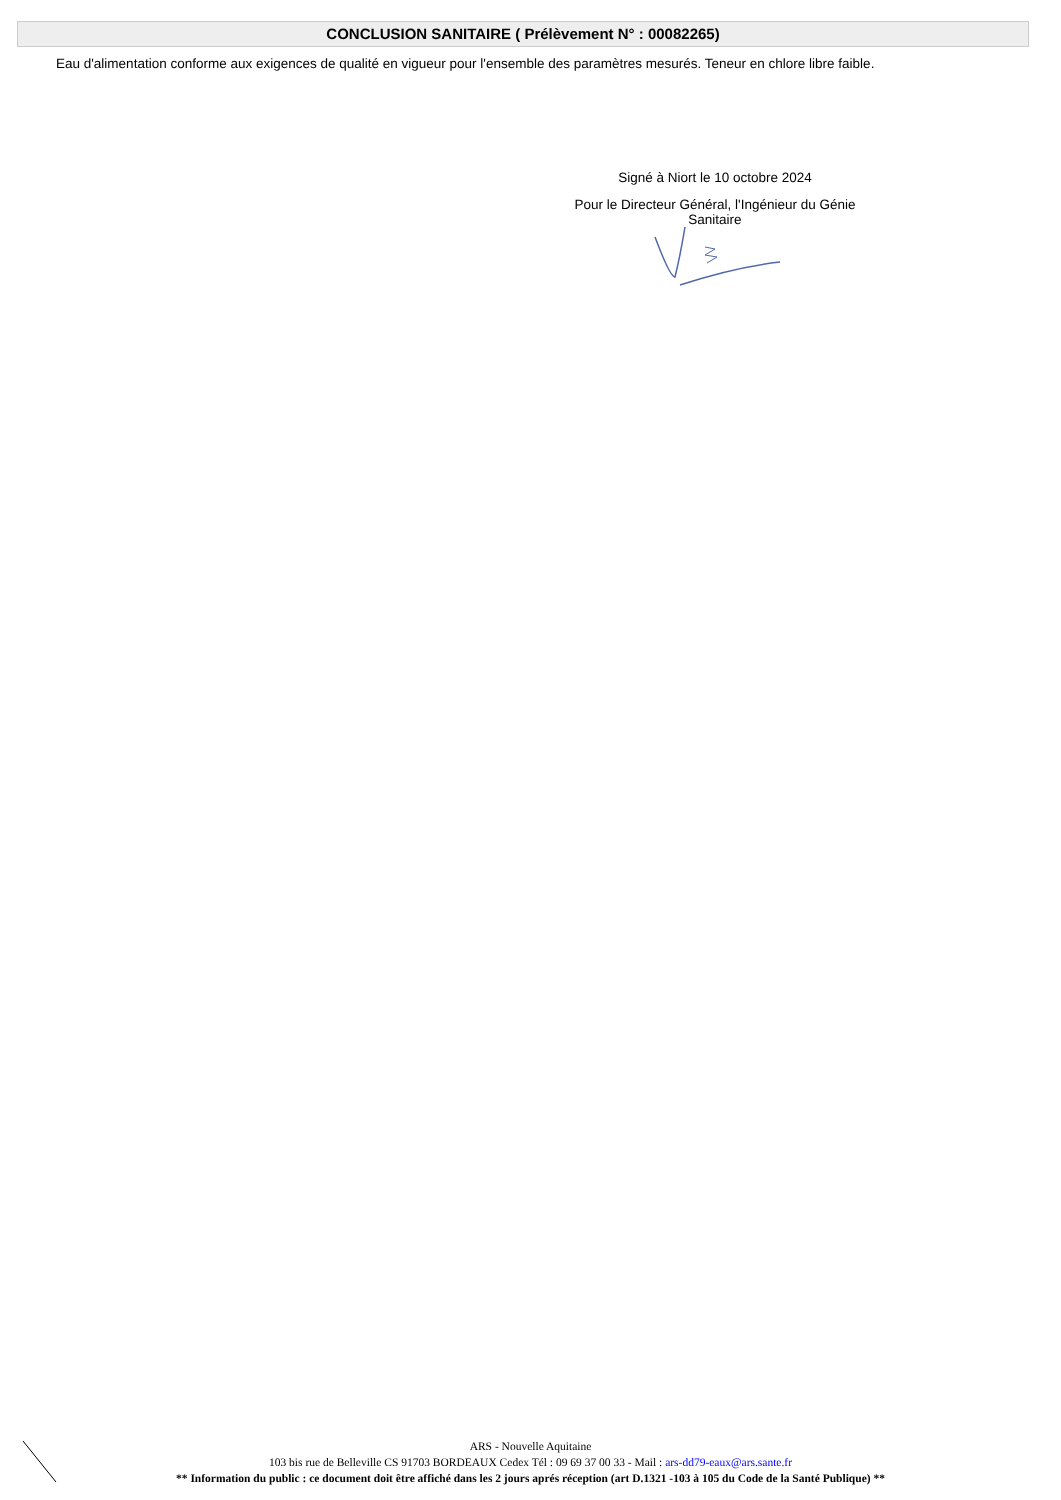CONCLUSION SANITAIRE ( Prélèvement N° : 00082265)
Eau d'alimentation conforme aux exigences de qualité en vigueur pour l'ensemble des paramètres mesurés. Teneur en chlore libre faible.
Signé à Niort le 10 octobre 2024
Pour le Directeur Général, l'Ingénieur du Génie Sanitaire
ARS - Nouvelle Aquitaine
103 bis rue de Belleville CS 91703 BORDEAUX Cedex Tél : 09 69 37 00 33 - Mail : ars-dd79-eaux@ars.sante.fr
** Information du public : ce document doit être affiché dans les 2 jours aprés réception (art D.1321 -103 à 105 du Code de la Santé Publique) **